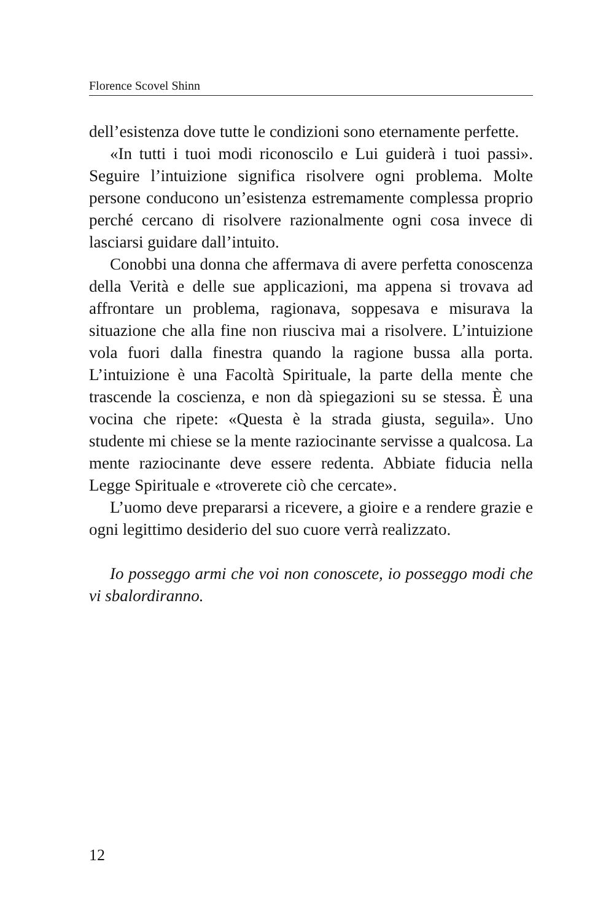Florence Scovel Shinn
dell’esistenza dove tutte le condizioni sono eternamente perfette.
«In tutti i tuoi modi riconoscilo e Lui guiderà i tuoi passi». Seguire l’intuizione significa risolvere ogni problema. Molte persone conducono un’esistenza estremamente complessa proprio perché cercano di risolvere razionalmente ogni cosa invece di lasciarsi guidare dall’intuito.
Conobbi una donna che affermava di avere perfetta conoscenza della Verità e delle sue applicazioni, ma appena si trovava ad affrontare un problema, ragionava, soppesava e misurava la situazione che alla fine non riusciva mai a risolvere. L’intuizione vola fuori dalla finestra quando la ragione bussa alla porta. L’intuizione è una Facoltà Spirituale, la parte della mente che trascende la coscienza, e non dà spiegazioni su se stessa. È una vocina che ripete: «Questa è la strada giusta, seguila». Uno studente mi chiese se la mente raziocinante servisse a qualcosa. La mente raziocinante deve essere redenta. Abbiate fiducia nella Legge Spirituale e «troverete ciò che cercate».
L’uomo deve prepararsi a ricevere, a gioire e a rendere grazie e ogni legittimo desiderio del suo cuore verrà realizzato.
Io posseggo armi che voi non conoscete, io posseggo modi che vi sbalordiranno.
12